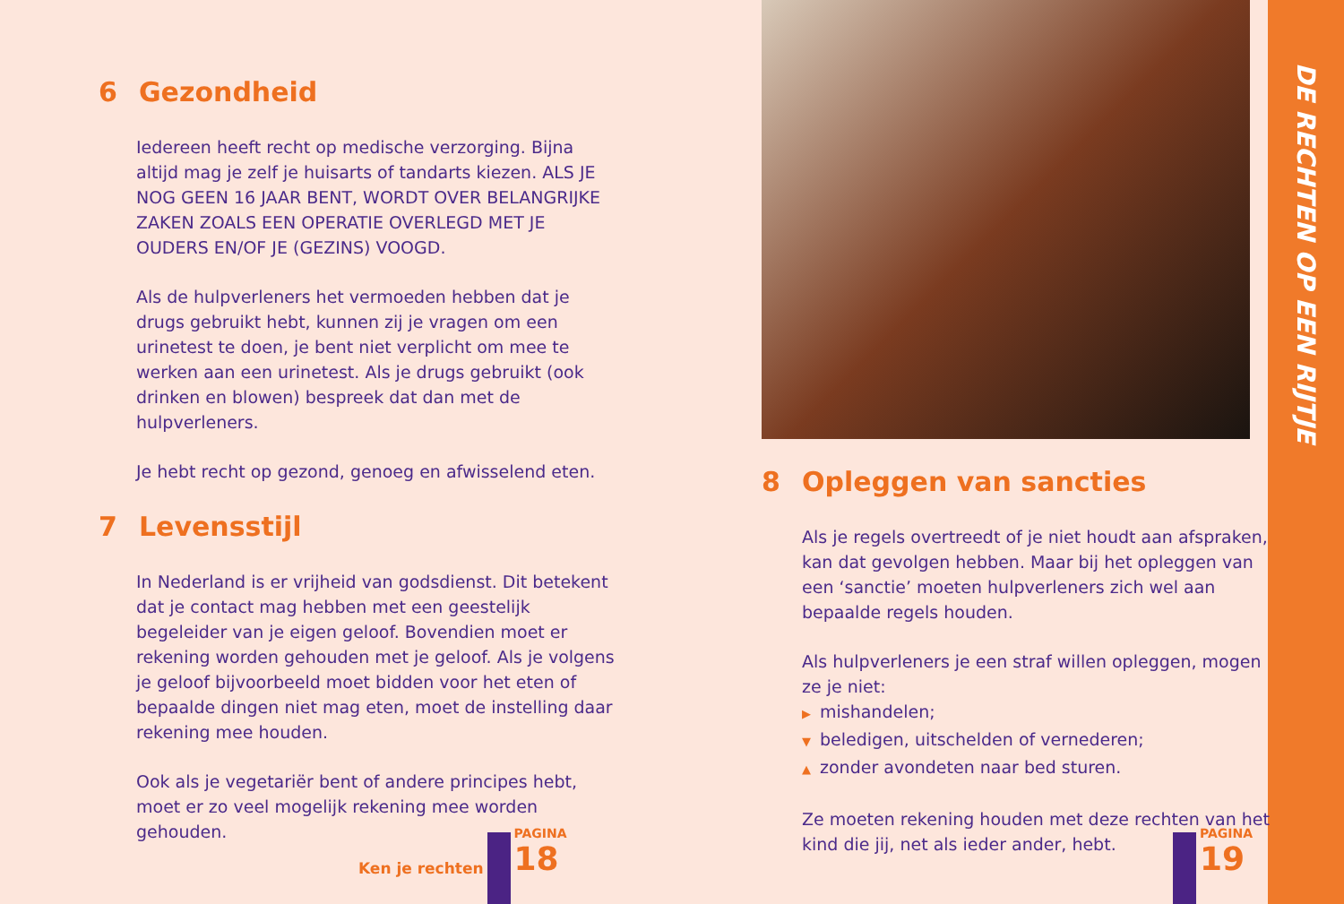6 Gezondheid
Iedereen heeft recht op medische verzorging. Bijna altijd mag je zelf je huisarts of tandarts kiezen. ALS JE NOG GEEN 16 JAAR BENT, WORDT OVER BELANGRIJKE ZAKEN ZOALS EEN OPERATIE OVERLEGD MET JE OUDERS EN/OF JE (GEZINS) VOOGD.
Als de hulpverleners het vermoeden hebben dat je drugs gebruikt hebt, kunnen zij je vragen om een urinetest te doen, je bent niet verplicht om mee te werken aan een urinetest. Als je drugs gebruikt (ook drinken en blowen) bespreek dat dan met de hulpverleners.
Je hebt recht op gezond, genoeg en afwisselend eten.
7 Levensstijl
In Nederland is er vrijheid van godsdienst. Dit betekent dat je contact mag hebben met een geestelijk begeleider van je eigen geloof. Bovendien moet er rekening worden gehouden met je geloof. Als je volgens je geloof bijvoorbeeld moet bidden voor het eten of bepaalde dingen niet mag eten, moet de instelling daar rekening mee houden.
Ook als je vegetariër bent of andere principes hebt, moet er zo veel mogelijk rekening mee worden gehouden.
Ken je rechten
PAGINA
18
8 Opleggen van sancties
Als je regels overtreedt of je niet houdt aan afspraken, kan dat gevolgen hebben. Maar bij het opleggen van een ‘sanctie’ moeten hulpverleners zich wel aan bepaalde regels houden.
Als hulpverleners je een straf willen opleggen, mogen ze je niet:
▶ mishandelen;
▼ beledigen, uitschelden of vernederen;
▲ zonder avondeten naar bed sturen.
Ze moeten rekening houden met deze rechten van het kind die jij, net als ieder ander, hebt.
PAGINA
19
DE RECHTEN OP EEN RIJTJE